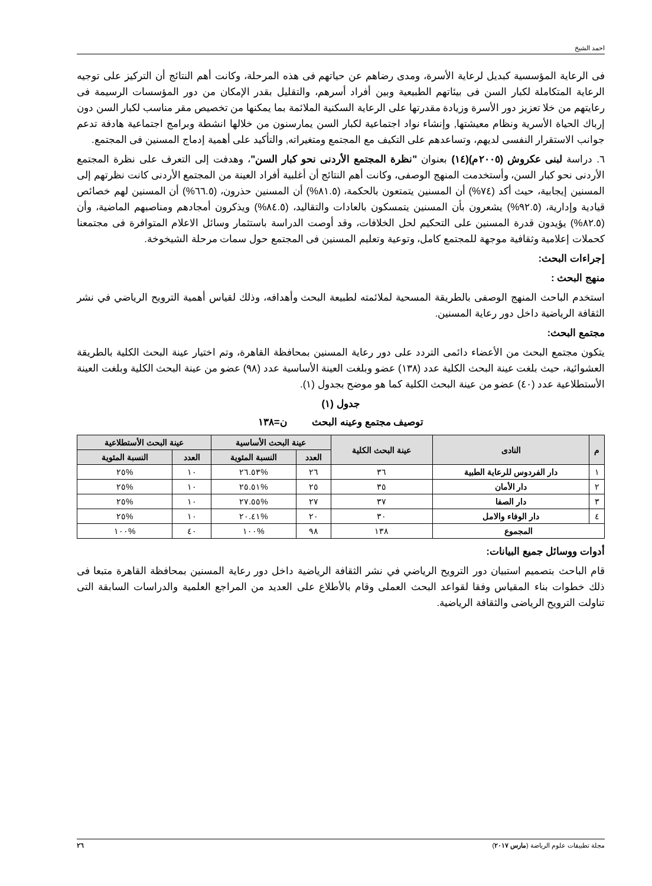احمد الشيخ
فى الرعاية المؤسسية كبديل لرعاية الأسرة، ومدى رضاهم عن حياتهم فى هذه المرحلة، وكانت أهم النتائج أن التركيز على توجيه الرعاية المتكاملة لكبار السن فى بيئاتهم الطبيعية وبين أفراد أسرهم، والتقليل بقدر الإمكان من دور المؤسسات الرسيمة فى رعايتهم من خلا تعزيز دور الأسرة وزيادة مقدرتها على الرعاية السكنية الملائمة بما يمكنها من تخصيص مقر مناسب لكبار السن دون إرباك الحياة الأسرية ونظام معيشتها, وإنشاء نواد اجتماعية لكبار السن يمارسنون من خلالها انشطة وبرامج اجتماعية هادفة تدعم جوانب الاستقرار النفسى لديهم، وتساعدهم على التكيف مع المجتمع ومتغيراته, والتأكيد على أهمية إدماج المسنين فى المجتمع.
٦. دراسة لبنى عكروش (٢٠٠٥م)(١٤) بعنوان "نظرة المجتمع الأردنى نحو كبار السن"، وهدفت إلى التعرف على نظرة المجتمع الأردنى نحو كبار السن، وأستخدمت المنهج الوصفى، وكانت أهم النتائج أن أغلبية أفراد العينة من المجتمع الأردنى كانت نظرتهم إلى المسنين إيجابية، حيث أكد (٧٤%) أن المسنين يتمتعون بالحكمة، (٨١.٥%) أن المسنين حذرون، (٦٦.٥%) أن المسنين لهم خصائص قيادية وإدارية، (٩٢.٥%) يشعرون بأن المسنين يتمسكون بالعادات والتقاليد، (٨٤.٥%) ويذكرون أمجادهم ومناصبهم الماضية، وأن (٨٢.٥%) يؤيدون قدرة المسنين على التحكيم لحل الخلافات، وقد أوصت الدراسة باستثمار وسائل الاعلام المتوافرة فى مجتمعنا كحملات إعلامية وثقافية موجهة للمجتمع كامل، وتوعية وتعليم المسنين فى المجتمع حول سمات مرحلة الشيخوخة.
إجراءات البحث:
منهج البحث :
استخدم الباحث المنهج الوصفى بالطريقة المسحية لملائمته لطبيعة البحث وأهدافه، وذلك لقياس أهمية الترويح الرياضي في نشر الثقافة الرياضية داخل دور رعاية المسنين.
مجتمع البحث:
يتكون مجتمع البحث من الأعضاء دائمى التردد على دور رعاية المسنين بمحافظة القاهرة، وتم اختيار عينة البحث الكلية بالطريقة العشوائية، حيث بلغت عينة البحث الكلية عدد (١٣٨) عضو وبلغت العينة الأساسية عدد (٩٨) عضو من عينة البحث الكلية وبلغت العينة الأستطلاعية عدد (٤٠) عضو من عينة البحث الكلية كما هو موضح بجدول (١).
جدول (١)
توصيف مجتمع وعينه البحث ن=١٣٨
| م | النادى | عينة البحث الكلية | عينة البحث الأساسية | | عينة البحث الأستطلاعية | |
| --- | --- | --- | --- | --- | --- | --- |
| | | | العدد | النسبة المئوية | العدد | النسبة المئوية |
| ١ | دار الفردوس للرعاية الطبية | ٣٦ | ٢٦ | %٢٦.٥٣ | ١٠ | %٢٥ |
| ٢ | دار الأمان | ٣٥ | ٢٥ | %٢٥.٥١ | ١٠ | %٢٥ |
| ٣ | دار الصفا | ٣٧ | ٢٧ | %٢٧.٥٥ | ١٠ | %٢٥ |
| ٤ | دار الوفاء والامل | ٣٠ | ٢٠ | %٢٠.٤١ | ١٠ | %٢٥ |
| المجموع | | ١٣٨ | ٩٨ | %١٠٠ | ٤٠ | %١٠٠ |
أدوات ووسائل جميع البيانات:
قام الباحث بتصميم استبيان دور الترويح الرياضي في نشر الثقافة الرياضية داخل دور رعاية المسنين بمحافظة القاهرة متبعا فى ذلك خطوات بناء المقياس وفقا لقواعد البحث العملى وقام بالأطلاع على العديد من المراجع العلمية والدراسات السابقة التى تناولت الترويح الرياضى والثقافة الرياضية.
مجلة تطبيقات علوم الرياضة (مارس ٢٠١٧) ٢٦